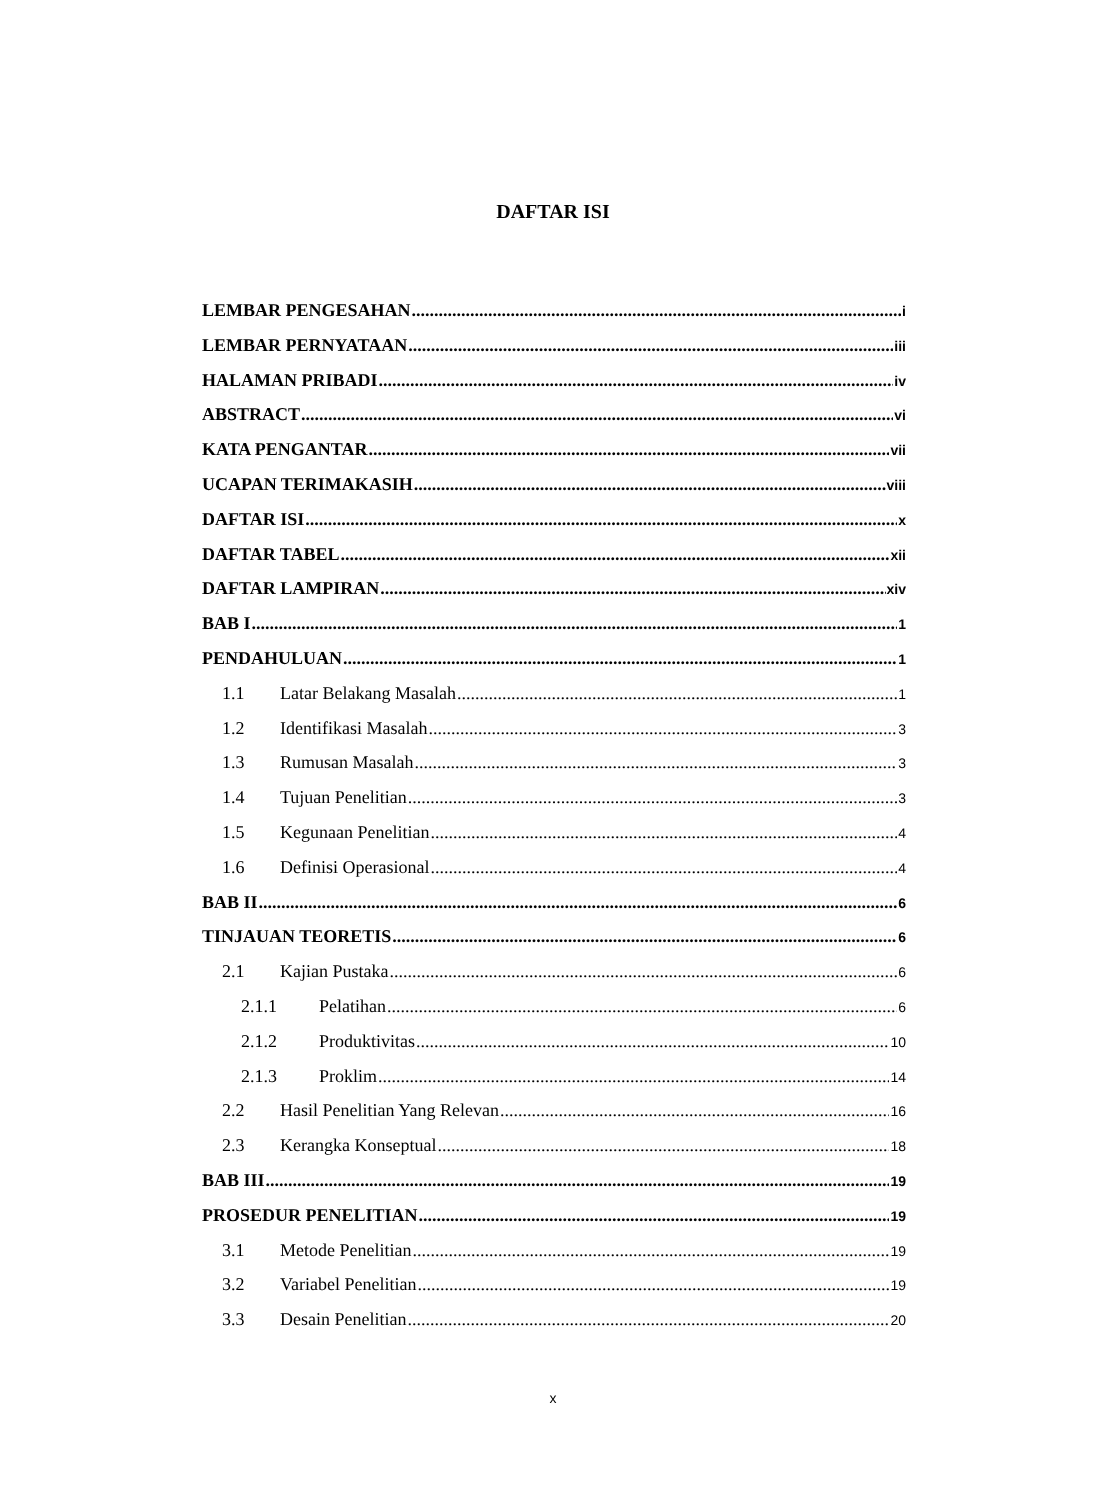DAFTAR ISI
LEMBAR PENGESAHAN i
LEMBAR PERNYATAAN iii
HALAMAN PRIBADI iv
ABSTRACT vi
KATA PENGANTAR vii
UCAPAN TERIMAKASIH viii
DAFTAR ISI x
DAFTAR TABEL xii
DAFTAR LAMPIRAN xiv
BAB I 1
PENDAHULUAN 1
1.1 Latar Belakang Masalah 1
1.2 Identifikasi Masalah 3
1.3 Rumusan Masalah 3
1.4 Tujuan Penelitian 3
1.5 Kegunaan Penelitian 4
1.6 Definisi Operasional 4
BAB II 6
TINJAUAN TEORETIS 6
2.1 Kajian Pustaka 6
2.1.1 Pelatihan 6
2.1.2 Produktivitas 10
2.1.3 Proklim 14
2.2 Hasil Penelitian Yang Relevan 16
2.3 Kerangka Konseptual 18
BAB III 19
PROSEDUR PENELITIAN 19
3.1 Metode Penelitian 19
3.2 Variabel Penelitian 19
3.3 Desain Penelitian 20
x